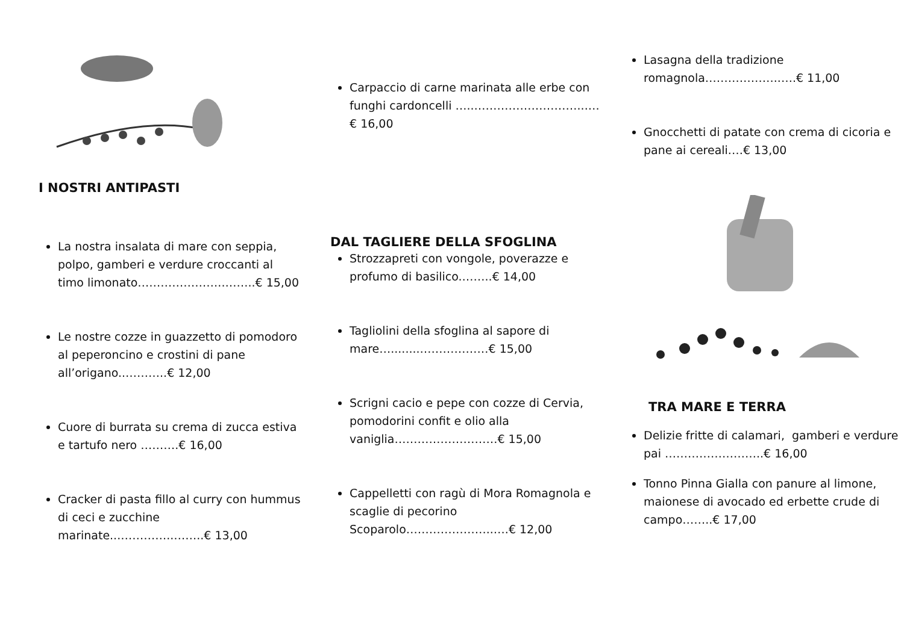I NOSTRI ANTIPASTI
La nostra insalata di mare con seppia, polpo, gamberi e verdure croccanti al timo limonato…………………..……..€ 15,00
Le nostre cozze in guazzetto di pomodoro al peperoncino e crostini di pane all’origano..………..€ 12,00
Cuore di burrata su crema di zucca estiva e tartufo nero ……….€ 16,00
Cracker di pasta fillo al curry con hummus di ceci e zucchine marinate...…………..……..€ 13,00
Carpaccio di carne marinata alle erbe con funghi cardoncelli …..………………………...…€ 16,00
DAL TAGLIERE DELLA SFOGLINA
Strozzapreti con vongole, poverazze e profumo di basilico.……..€ 14,00
Tagliolini della sfoglina al sapore di mare…........………………€ 15,00
Scrigni cacio e pepe con cozze di Cervia, pomodorini confit e olio alla vaniglia………………………€ 15,00
Cappelletti con ragù di Mora Romagnola e scaglie di pecorino Scoparolo…………………..….€ 12,00
Lasagna della tradizione romagnola………………..….€ 11,00
Gnocchetti di patate con crema di cicoria e pane ai cereali.…€ 13,00
TRA MARE E TERRA
Delizie fritte di calamari, gamberi e verdure pai ……………………..€ 16,00
Tonno Pinna Gialla con panure al limone, maionese di avocado ed erbette crude di campo……..€ 17,00